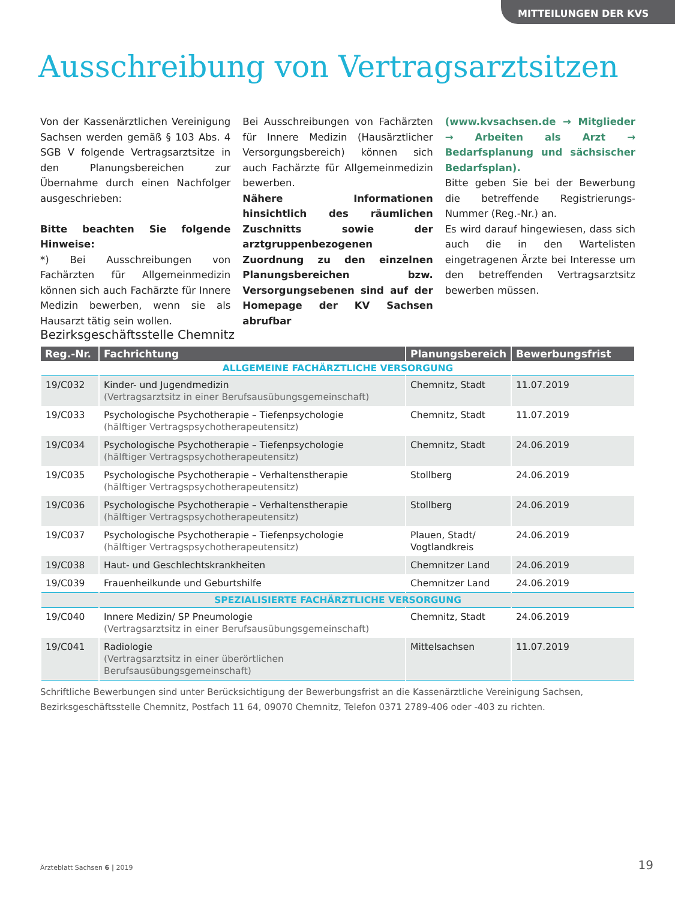MITTEILUNGEN DER KVS
Ausschreibung von Vertragsarztsitzen
Von der Kassenärztlichen Vereinigung Sachsen werden gemäß § 103 Abs. 4 SGB V folgende Vertragsarztsitze in den Planungsbereichen zur Übernahme durch einen Nachfolger ausgeschrieben:
Bitte beachten Sie folgende Hinweise:
*) Bei Ausschreibungen von Fachärzten für Allgemeinmedizin können sich auch Fachärzte für Innere Medizin bewerben, wenn sie als Hausarzt tätig sein wollen.
Bei Ausschreibungen von Fachärzten für Innere Medizin (Hausärztlicher Versorgungsbereich) können sich auch Fachärzte für Allgemeinmedizin bewerben.
Nähere Informationen hinsichtlich des räumlichen Zuschnitts sowie der arztgruppenbezogenen Zuordnung zu den einzelnen Planungsbereichen bzw. Versorgungsebenen sind auf der Homepage der KV Sachsen abrufbar
(www.kvsachsen.de → Mitglieder → Arbeiten als Arzt → Bedarfsplanung und sächsischer Bedarfsplan).
Bitte geben Sie bei der Bewerbung die betreffende Registrierungs-Nummer (Reg.-Nr.) an.
Es wird darauf hingewiesen, dass sich auch die in den Wartelisten eingetragenen Ärzte bei Interesse um den betreffenden Vertragsarztsitz bewerben müssen.
Bezirksgeschäftsstelle Chemnitz
| Reg.-Nr. | Fachrichtung | Planungsbereich | Bewerbungsfrist |
| --- | --- | --- | --- |
| ALLGEMEINE FACHÄRZTLICHE VERSORGUNG | | | |
| 19/C032 | Kinder- und Jugendmedizin (Vertragsarztsitz in einer Berufsausübungsgemeinschaft) | Chemnitz, Stadt | 11.07.2019 |
| 19/C033 | Psychologische Psychotherapie – Tiefenpsychologie (hälftiger Vertragspsychotherapeutensitz) | Chemnitz, Stadt | 11.07.2019 |
| 19/C034 | Psychologische Psychotherapie – Tiefenpsychologie (hälftiger Vertragspsychotherapeutensitz) | Chemnitz, Stadt | 24.06.2019 |
| 19/C035 | Psychologische Psychotherapie – Verhaltenstherapie (hälftiger Vertragspsychotherapeutensitz) | Stollberg | 24.06.2019 |
| 19/C036 | Psychologische Psychotherapie – Verhaltenstherapie (hälftiger Vertragspsychotherapeutensitz) | Stollberg | 24.06.2019 |
| 19/C037 | Psychologische Psychotherapie – Tiefenpsychologie (hälftiger Vertragspsychotherapeutensitz) | Plauen, Stadt/ Vogtlandkreis | 24.06.2019 |
| 19/C038 | Haut- und Geschlechtskrankheiten | Chemnitzer Land | 24.06.2019 |
| 19/C039 | Frauenheilkunde und Geburtshilfe | Chemnitzer Land | 24.06.2019 |
| SPEZIALISIERTE FACHÄRZTLICHE VERSORGUNG | | | |
| 19/C040 | Innere Medizin/ SP Pneumologie (Vertragsarztsitz in einer Berufsausübungsgemeinschaft) | Chemnitz, Stadt | 24.06.2019 |
| 19/C041 | Radiologie (Vertragsarztsitz in einer überörtlichen Berufsausübungsgemeinschaft) | Mittelsachsen | 11.07.2019 |
Schriftliche Bewerbungen sind unter Berücksichtigung der Bewerbungsfrist an die Kassenärztliche Vereinigung Sachsen,
Bezirksgeschäftsstelle Chemnitz, Postfach 11 64, 09070 Chemnitz, Telefon 0371 2789-406 oder -403 zu richten.
Ärzteblatt Sachsen 6 | 2019 19